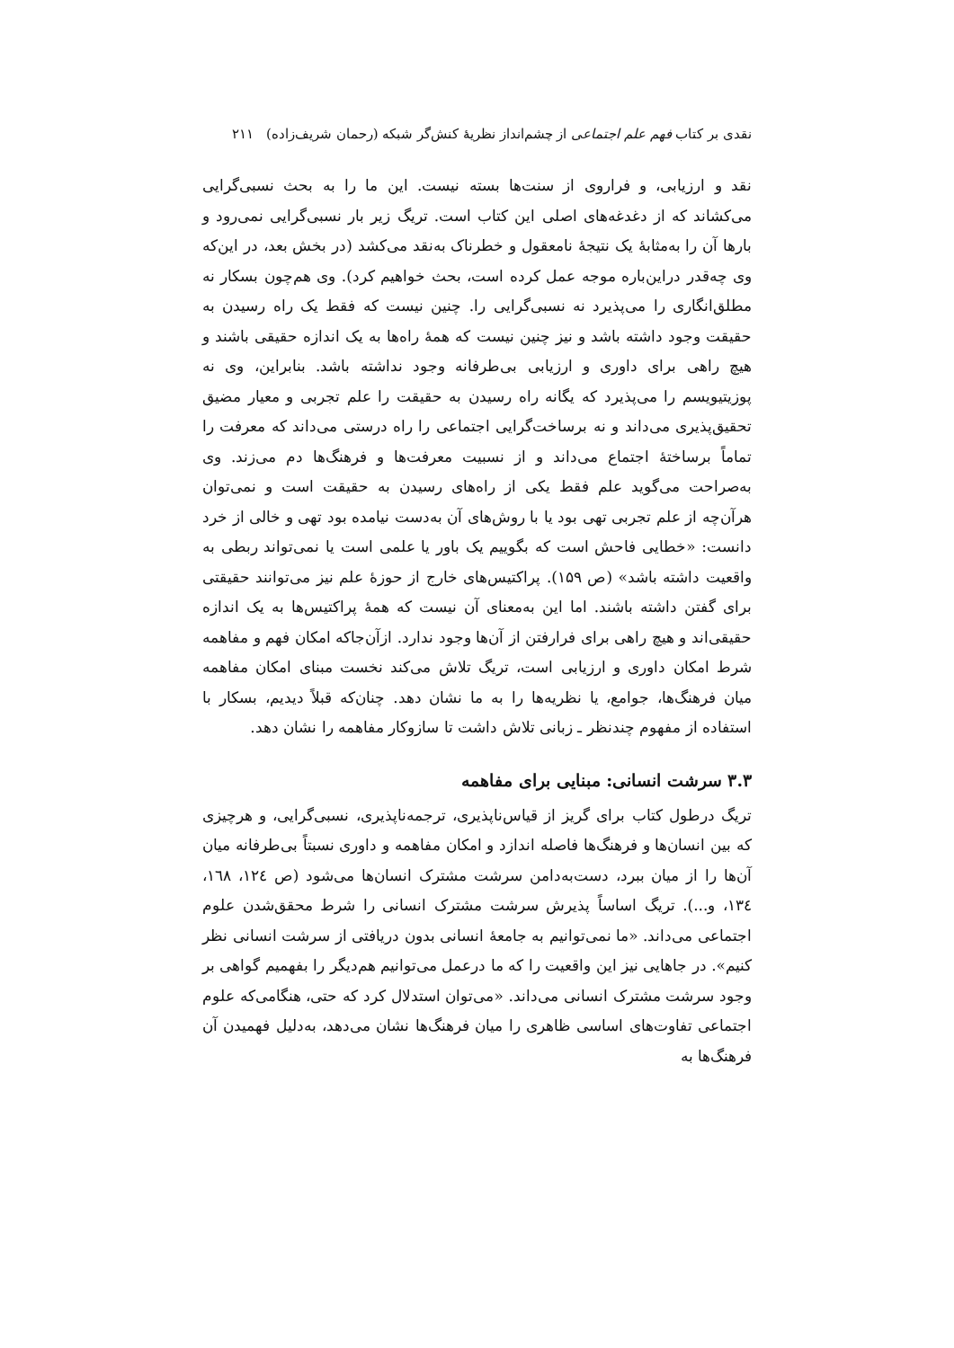نقدی بر کتاب فهم علم اجتماعی از چشم‌انداز نظریهٔ کنش‌گر شبکه (رحمان شریف‌زاده) ۲۱۱
نقد و ارزیابی، و فراروی از سنت‌ها بسته نیست. این ما را به بحث نسبی‌گرایی می‌کشاند که از دغدغه‌های اصلی این کتاب است. تریگ زیر بار نسبی‌گرایی نمی‌رود و بارها آن را به‌مثابهٔ یک نتیجهٔ نامعقول و خطرناک به‌نقد می‌کشد (در بخش بعد، در این‌که وی چه‌قدر دراین‌باره موجه عمل کرده است، بحث خواهیم کرد). وی هم‌چون بسکار نه مطلق‌انگاری را می‌پذیرد نه نسبی‌گرایی را. چنین نیست که فقط یک راه رسیدن به حقیقت وجود داشته باشد و نیز چنین نیست که همهٔ راه‌ها به یک اندازه حقیقی باشند و هیچ راهی برای داوری و ارزیابی بی‌طرفانه وجود نداشته باشد. بنابراین، وی نه پوزیتیویسم را می‌پذیرد که یگانه راه رسیدن به حقیقت را علم تجربی و معیار مضیق تحقیق‌پذیری می‌داند و نه برساخت‌گرایی اجتماعی را راه درستی می‌داند که معرفت را تماماً برساختهٔ اجتماع می‌داند و از نسبیت معرفت‌ها و فرهنگ‌ها دم می‌زند. وی به‌صراحت می‌گوید علم فقط یکی از راه‌های رسیدن به حقیقت است و نمی‌توان هرآن‌چه از علم تجربی تهی بود یا با روش‌های آن به‌دست نیامده بود تهی و خالی از خرد دانست: «خطایی فاحش است که بگوییم یک باور یا علمی است یا نمی‌تواند ربطی به واقعیت داشته باشد» (ص ۱۵۹). پراکتیس‌های خارج از حوزهٔ علم نیز می‌توانند حقیقتی برای گفتن داشته باشند. اما این به‌معنای آن نیست که همهٔ پراکتیس‌ها به یک اندازه حقیقی‌اند و هیچ راهی برای فرارفتن از آن‌ها وجود ندارد. ازآن‌جاکه امکان فهم و مفاهمه شرط امکان داوری و ارزیابی است، تریگ تلاش می‌کند نخست مبنای امکان مفاهمه میان فرهنگ‌ها، جوامع، یا نظریه‌ها را به ما نشان دهد. چنان‌که قبلاً دیدیم، بسکار با استفاده از مفهوم چندنظر ـ زبانی تلاش داشت تا سازوکار مفاهمه را نشان دهد.
۳.۳ سرشت انسانی: مبنایی برای مفاهمه
تریگ درطول کتاب برای گریز از قیاس‌ناپذیری، ترجمه‌ناپذیری، نسبی‌گرایی، و هرچیزی که بین انسان‌ها و فرهنگ‌ها فاصله اندازد و امکان مفاهمه و داوری نسبتاً بی‌طرفانه میان آن‌ها را از میان ببرد، دست‌به‌دامن سرشت مشترک انسان‌ها می‌شود (ص ۱۲٤، ۱٦۸، ۱۳٤، و...). تریگ اساساً پذیرش سرشت مشترک انسانی را شرط محقق‌شدن علوم اجتماعی می‌داند. «ما نمی‌توانیم به جامعهٔ انسانی بدون دریافتی از سرشت انسانی نظر کنیم». در جاهایی نیز این واقعیت را که ما درعمل می‌توانیم هم‌دیگر را بفهمیم گواهی بر وجود سرشت مشترک انسانی می‌داند. «می‌توان استدلال کرد که حتی، هنگامی‌که علوم اجتماعی تفاوت‌های اساسی ظاهری را میان فرهنگ‌ها نشان می‌دهد، به‌دلیل فهمیدن آن فرهنگ‌ها به